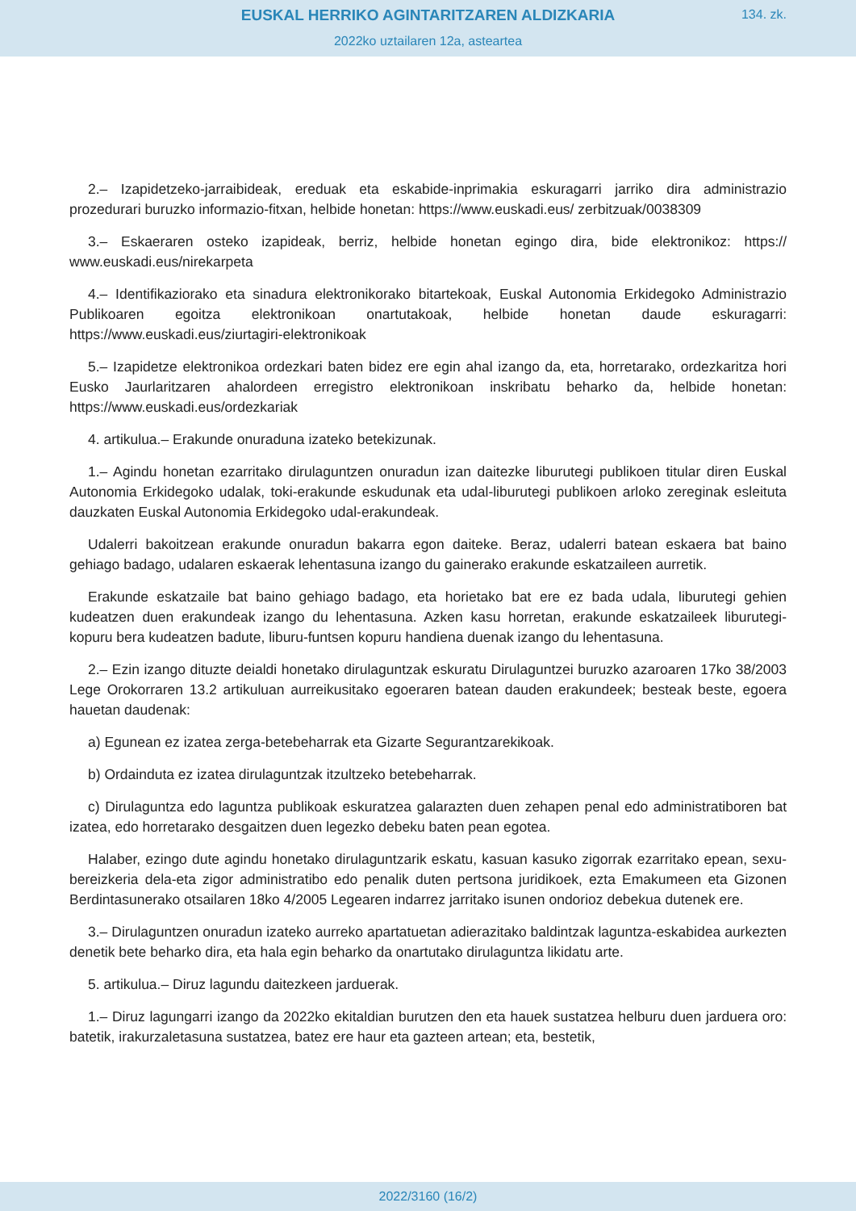EUSKAL HERRIKO AGINTARITZAREN ALDIZKARIA
134. zk.
2022ko uztailaren 12a, asteartea
2.– Izapidetzeko-jarraibideak, ereduak eta eskabide-inprimakia eskuragarri jarriko dira administrazio prozedurari buruzko informazio-fitxan, helbide honetan: https://www.euskadi.eus/ zerbitzuak/0038309
3.– Eskaeraren osteko izapideak, berriz, helbide honetan egingo dira, bide elektronikoz: https:// www.euskadi.eus/nirekarpeta
4.– Identifikaziorako eta sinadura elektronikorako bitartekoak, Euskal Autonomia Erkidegoko Administrazio Publikoaren egoitza elektronikoan onartutakoak, helbide honetan daude eskuragarri: https://www.euskadi.eus/ziurtagiri-elektronikoak
5.– Izapidetze elektronikoa ordezkari baten bidez ere egin ahal izango da, eta, horretarako, ordezkaritza hori Eusko Jaurlaritzaren ahalordeen erregistro elektronikoan inskribatu beharko da, helbide honetan: https://www.euskadi.eus/ordezkariak
4. artikulua.– Erakunde onuraduna izateko betekizunak.
1.– Agindu honetan ezarritako dirulaguntzen onuradun izan daitezke liburutegi publikoen titular diren Euskal Autonomia Erkidegoko udalak, toki-erakunde eskudunak eta udal-liburutegi publikoen arloko zereginak esleituta dauzkaten Euskal Autonomia Erkidegoko udal-erakundeak.
Udalerri bakoitzean erakunde onuradun bakarra egon daiteke. Beraz, udalerri batean eskaera bat baino gehiago badago, udalaren eskaerak lehentasuna izango du gainerako erakunde eskatzaileen aurretik.
Erakunde eskatzaile bat baino gehiago badago, eta horietako bat ere ez bada udala, liburutegi gehien kudeatzen duen erakundeak izango du lehentasuna. Azken kasu horretan, erakunde eskatzaileek liburutegi-kopuru bera kudeatzen badute, liburu-funtsen kopuru handiena duenak izango du lehentasuna.
2.– Ezin izango dituzte deialdi honetako dirulaguntzak eskuratu Dirulaguntzei buruzko azaroaren 17ko 38/2003 Lege Orokorraren 13.2 artikuluan aurreikusitako egoeraren batean dauden erakundeek; besteak beste, egoera hauetan daudenak:
a) Egunean ez izatea zerga-betebeharrak eta Gizarte Segurantzarekikoak.
b) Ordainduta ez izatea dirulaguntzak itzultzeko betebeharrak.
c) Dirulaguntza edo laguntza publikoak eskuratzea galarazten duen zehapen penal edo administratiboren bat izatea, edo horretarako desgaitzen duen legezko debeku baten pean egotea.
Halaber, ezingo dute agindu honetako dirulaguntzarik eskatu, kasuan kasuko zigorrak ezarritako epean, sexu-bereizkeria dela-eta zigor administratibo edo penalik duten pertsona juridikoek, ezta Emakumeen eta Gizonen Berdintasunerako otsailaren 18ko 4/2005 Legearen indarrez jarritako isunen ondorioz debekua dutenek ere.
3.– Dirulaguntzen onuradun izateko aurreko apartatuetan adierazitako baldintzak laguntza-eskabidea aurkezten denetik bete beharko dira, eta hala egin beharko da onartutako dirulaguntza likidatu arte.
5. artikulua.– Diruz lagundu daitezkeen jarduerak.
1.– Diruz lagungarri izango da 2022ko ekitaldian burutzen den eta hauek sustatzea helburu duen jarduera oro: batetik, irakurzaletasuna sustatzea, batez ere haur eta gazteen artean; eta, bestetik,
2022/3160 (16/2)